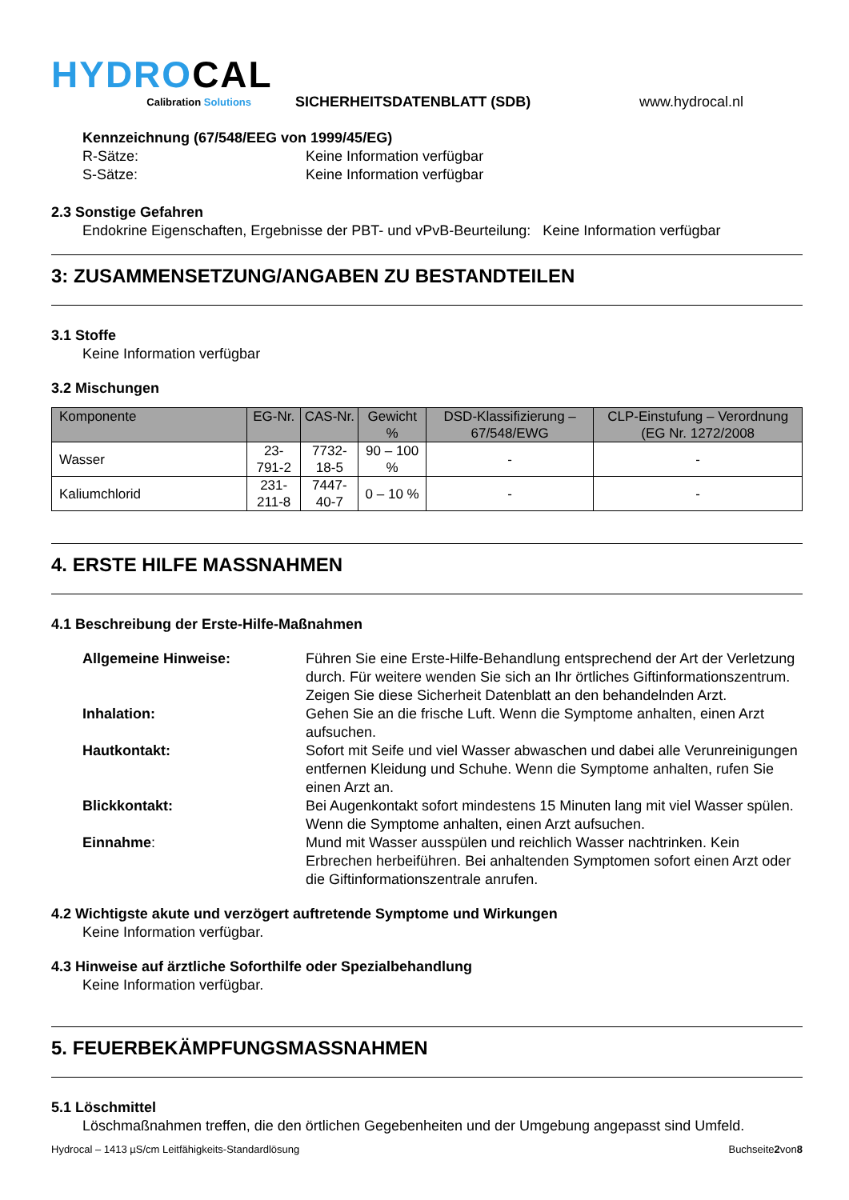HYDROCAL
Calibration Solutions
SICHERHEITSDATENBLATT (SDB)
www.hydrocal.nl
Kennzeichnung (67/548/EEG von 1999/45/EG)
R-Sätze: Keine Information verfügbar
S-Sätze: Keine Information verfügbar
2.3 Sonstige Gefahren
Endokrine Eigenschaften, Ergebnisse der PBT- und vPvB-Beurteilung: Keine Information verfügbar
3: ZUSAMMENSETZUNG/ANGABEN ZU BESTANDTEILEN
3.1 Stoffe
Keine Information verfügbar
3.2 Mischungen
| Komponente | EG-Nr. | CAS-Nr. | Gewicht % | DSD-Klassifizierung – 67/548/EWG | CLP-Einstufung – Verordnung (EG Nr. 1272/2008 |
| --- | --- | --- | --- | --- | --- |
| Wasser | 23-791-2 | 7732-18-5 | 90 – 100 % | - | - |
| Kaliumchlorid | 231-211-8 | 7447-40-7 | 0 – 10 % | - | - |
4. ERSTE HILFE MASSNAHMEN
4.1 Beschreibung der Erste-Hilfe-Maßnahmen
Allgemeine Hinweise: Führen Sie eine Erste-Hilfe-Behandlung entsprechend der Art der Verletzung durch. Für weitere wenden Sie sich an Ihr örtliches Giftinformationszentrum. Zeigen Sie diese Sicherheit Datenblatt an den behandelnden Arzt.
Inhalation: Gehen Sie an die frische Luft. Wenn die Symptome anhalten, einen Arzt aufsuchen.
Hautkontakt: Sofort mit Seife und viel Wasser abwaschen und dabei alle Verunreinigungen entfernen Kleidung und Schuhe. Wenn die Symptome anhalten, rufen Sie einen Arzt an.
Blickkontakt: Bei Augenkontakt sofort mindestens 15 Minuten lang mit viel Wasser spülen. Wenn die Symptome anhalten, einen Arzt aufsuchen.
Einnahme: Mund mit Wasser ausspülen und reichlich Wasser nachtrinken. Kein Erbrechen herbeiführen. Bei anhaltenden Symptomen sofort einen Arzt oder die Giftinformationszentrale anrufen.
4.2 Wichtigste akute und verzögert auftretende Symptome und Wirkungen
Keine Information verfügbar.
4.3 Hinweise auf ärztliche Soforthilfe oder Spezialbehandlung
Keine Information verfügbar.
5. FEUERBEKÄMPFUNGSMASSNAHMEN
5.1 Löschmittel
Löschmaßnahmen treffen, die den örtlichen Gegebenheiten und der Umgebung angepasst sind Umfeld.
Hydrocal – 1413 µS/cm Leitfähigkeits-Standardlösung Buchseite2von8